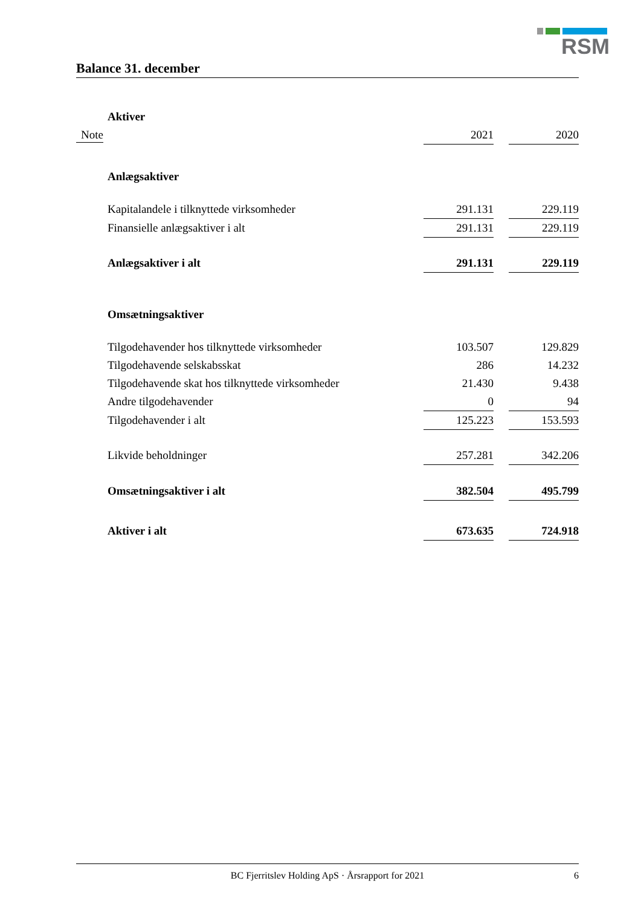RSM
Balance 31. december
| | Aktiver | | | |
| Note | | 2021 | | 2020 |
| | Anlægsaktiver | | | |
| | Kapitalandele i tilknyttede virksomheder | 291.131 | | 229.119 |
| | Finansielle anlægsaktiver i alt | 291.131 | | 229.119 |
| | Anlægsaktiver i alt | 291.131 | | 229.119 |
| | Omsætningsaktiver | | | |
| | Tilgodehavender hos tilknyttede virksomheder | 103.507 | | 129.829 |
| | Tilgodehavende selskabsskat | 286 | | 14.232 |
| | Tilgodehavende skat hos tilknyttede virksomheder | 21.430 | | 9.438 |
| | Andre tilgodehavender | 0 | | 94 |
| | Tilgodehavender i alt | 125.223 | | 153.593 |
| | Likvide beholdninger | 257.281 | | 342.206 |
| | Omsætningsaktiver i alt | 382.504 | | 495.799 |
| | Aktiver i alt | 673.635 | | 724.918 |
BC Fjerritslev Holding ApS · Årsrapport for 2021 6